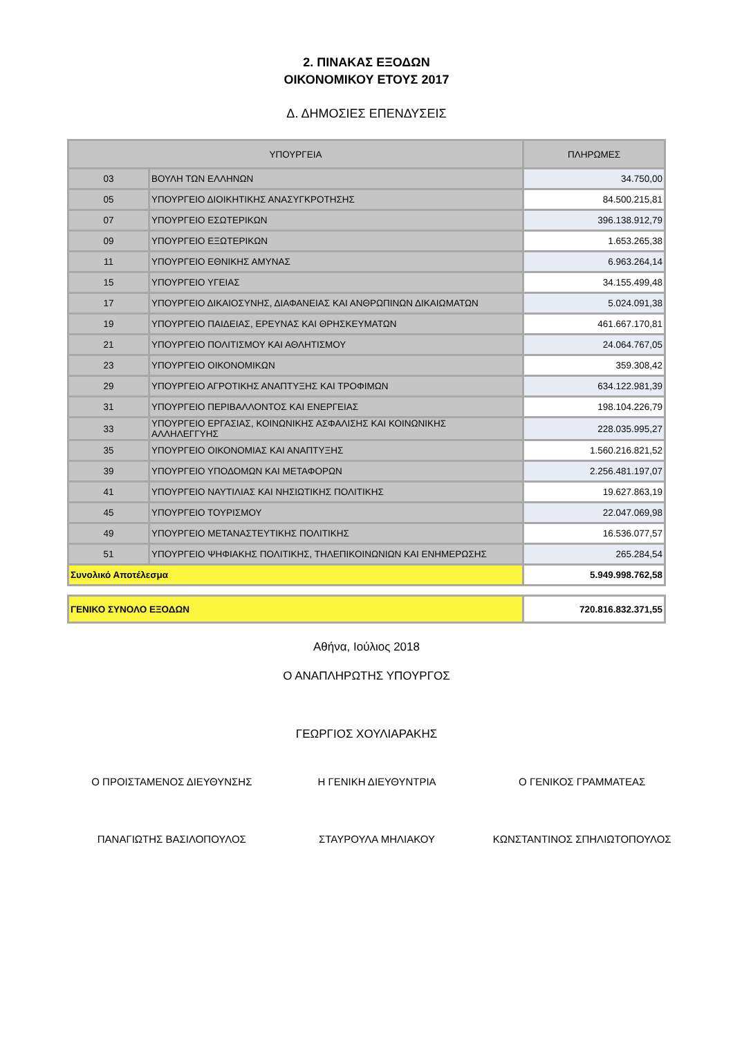2. ΠΙΝΑΚΑΣ ΕΞΟΔΩΝ
ΟΙΚΟΝΟΜΙΚΟΥ ΕΤΟΥΣ 2017
Δ. ΔΗΜΟΣΙΕΣ ΕΠΕΝΔΥΣΕΙΣ
| ΥΠΟΥΡΓΕΙΑ | | ΠΛΗΡΩΜΕΣ |
| --- | --- | --- |
| 03 | ΒΟΥΛΗ ΤΩΝ ΕΛΛΗΝΩΝ | 34.750,00 |
| 05 | ΥΠΟΥΡΓΕΙΟ ΔΙΟΙΚΗΤΙΚΗΣ ΑΝΑΣΥΓΚΡΟΤΗΣΗΣ | 84.500.215,81 |
| 07 | ΥΠΟΥΡΓΕΙΟ ΕΣΩΤΕΡΙΚΩΝ | 396.138.912,79 |
| 09 | ΥΠΟΥΡΓΕΙΟ ΕΞΩΤΕΡΙΚΩΝ | 1.653.265,38 |
| 11 | ΥΠΟΥΡΓΕΙΟ ΕΘΝΙΚΗΣ ΑΜΥΝΑΣ | 6.963.264,14 |
| 15 | ΥΠΟΥΡΓΕΙΟ ΥΓΕΙΑΣ | 34.155.499,48 |
| 17 | ΥΠΟΥΡΓΕΙΟ ΔΙΚΑΙΟΣΥΝΗΣ, ΔΙΑΦΑΝΕΙΑΣ ΚΑΙ ΑΝΘΡΩΠΙΝΩΝ ΔΙΚΑΙΩΜΑΤΩΝ | 5.024.091,38 |
| 19 | ΥΠΟΥΡΓΕΙΟ ΠΑΙΔΕΙΑΣ, ΕΡΕΥΝΑΣ ΚΑΙ ΘΡΗΣΚΕΥΜΑΤΩΝ | 461.667.170,81 |
| 21 | ΥΠΟΥΡΓΕΙΟ ΠΟΛΙΤΙΣΜΟΥ ΚΑΙ ΑΘΛΗΤΙΣΜΟΥ | 24.064.767,05 |
| 23 | ΥΠΟΥΡΓΕΙΟ ΟΙΚΟΝΟΜΙΚΩΝ | 359.308,42 |
| 29 | ΥΠΟΥΡΓΕΙΟ ΑΓΡΟΤΙΚΗΣ ΑΝΑΠΤΥΞΗΣ ΚΑΙ ΤΡΟΦΙΜΩΝ | 634.122.981,39 |
| 31 | ΥΠΟΥΡΓΕΙΟ ΠΕΡΙΒΑΛΛΟΝΤΟΣ ΚΑΙ ΕΝΕΡΓΕΙΑΣ | 198.104.226,79 |
| 33 | ΥΠΟΥΡΓΕΙΟ ΕΡΓΑΣΙΑΣ, ΚΟΙΝΩΝΙΚΗΣ ΑΣΦΑΛΙΣΗΣ ΚΑΙ ΚΟΙΝΩΝΙΚΗΣ ΑΛΛΗΛΕΓΓΥΗΣ | 228.035.995,27 |
| 35 | ΥΠΟΥΡΓΕΙΟ ΟΙΚΟΝΟΜΙΑΣ ΚΑΙ ΑΝΑΠΤΥΞΗΣ | 1.560.216.821,52 |
| 39 | ΥΠΟΥΡΓΕΙΟ ΥΠΟΔΟΜΩΝ ΚΑΙ ΜΕΤΑΦΟΡΩΝ | 2.256.481.197,07 |
| 41 | ΥΠΟΥΡΓΕΙΟ ΝΑΥΤΙΛΙΑΣ ΚΑΙ ΝΗΣΙΩΤΙΚΗΣ ΠΟΛΙΤΙΚΗΣ | 19.627.863,19 |
| 45 | ΥΠΟΥΡΓΕΙΟ ΤΟΥΡΙΣΜΟΥ | 22.047.069,98 |
| 49 | ΥΠΟΥΡΓΕΙΟ ΜΕΤΑΝΑΣΤΕΥΤΙΚΗΣ ΠΟΛΙΤΙΚΗΣ | 16.536.077,57 |
| 51 | ΥΠΟΥΡΓΕΙΟ ΨΗΦΙΑΚΗΣ ΠΟΛΙΤΙΚΗΣ, ΤΗΛΕΠΙΚΟΙΝΩΝΙΩΝ ΚΑΙ ΕΝΗΜΕΡΩΣΗΣ | 265.284,54 |
| Συνολικό Αποτέλεσμα | | 5.949.998.762,58 |
| ΓΕΝΙΚΟ ΣΥΝΟΛΟ ΕΞΟΔΩΝ | 720.816.832.371,55 |
Αθήνα, Ιούλιος 2018
Ο ΑΝΑΠΛΗΡΩΤΗΣ ΥΠΟΥΡΓΟΣ
ΓΕΩΡΓΙΟΣ ΧΟΥΛΙΑΡΑΚΗΣ
Ο ΠΡΟΙΣΤΑΜΕΝΟΣ ΔΙΕΥΘΥΝΣΗΣ Η ΓΕΝΙΚΗ ΔΙΕΥΘΥΝΤΡΙΑ Ο ΓΕΝΙΚΟΣ ΓΡΑΜΜΑΤΕΑΣ
ΠΑΝΑΓΙΩΤΗΣ ΒΑΣΙΛΟΠΟΥΛΟΣ ΣΤΑΥΡΟΥΛΑ ΜΗΛΙΑΚΟΥ ΚΩΝΣΤΑΝΤΙΝΟΣ ΣΠΗΛΙΩΤΟΠΟΥΛΟΣ